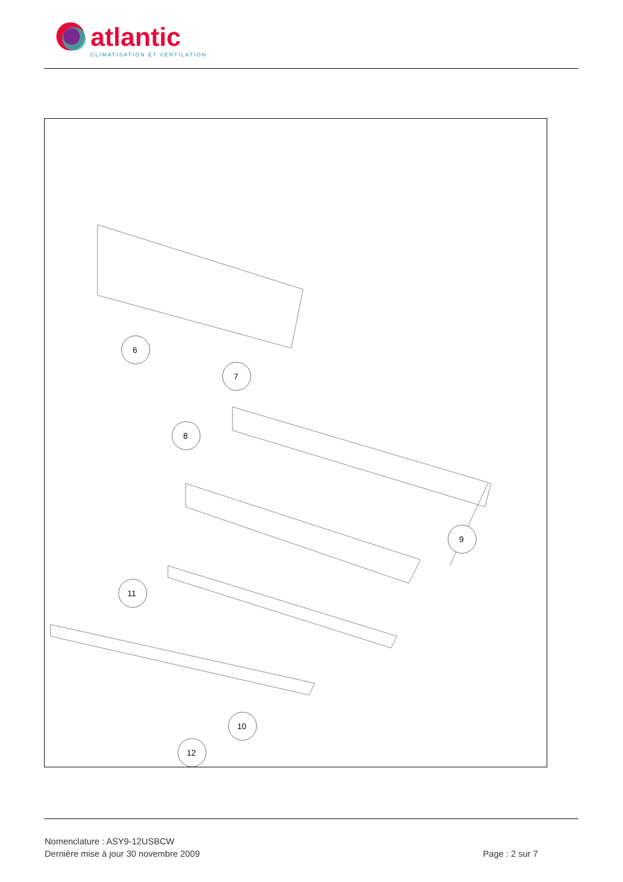atlantic
CLIMATISATION ET VENTILATION
6
7
8
9
10
11
12
Nomenclature : ASY9-12USBCW
Dernière mise à jour 30 novembre 2009 Page : 2 sur 7